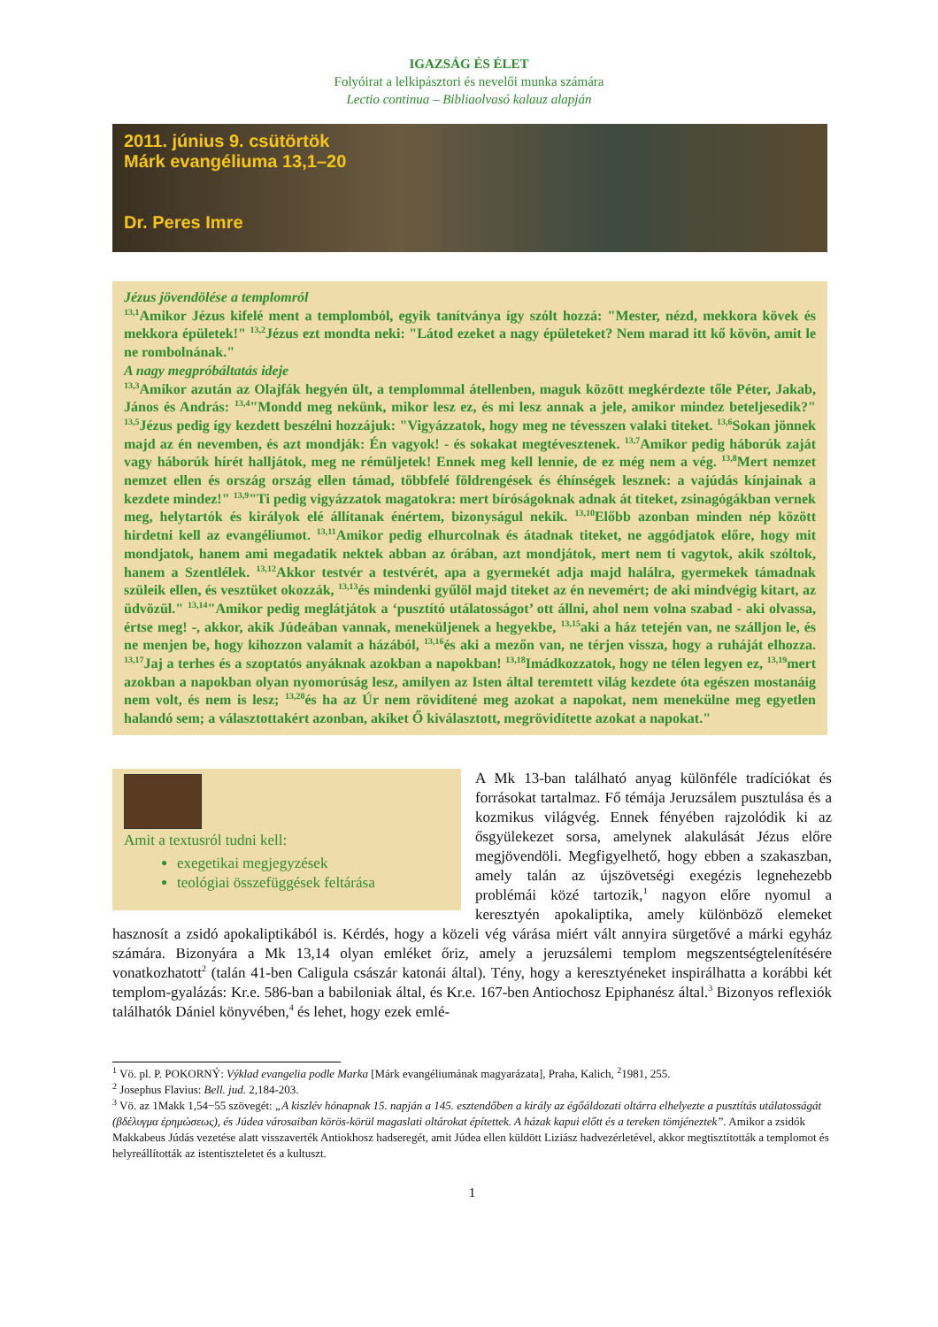IGAZSÁG ÉS ÉLET
Folyóirat a lelkipásztori és nevelői munka számára
Lectio continua – Bibliaolvasó kalauz alapján
2011. június 9. csütörtök
Márk evangéliuma 13,1–20
Dr. Peres Imre
Jézus jövendölése a templomról
<sup>13,1</sup>Amikor Jézus kifelé ment a templomból, egyik tanítványa így szólt hozzá: "Mester, nézd, mekkora kövek és mekkora épületek!" <sup>13,2</sup>Jézus ezt mondta neki: "Látod ezeket a nagy épületeket? Nem marad itt kő kövön, amit le ne rombolnának."
A nagy megpróbáltatás ideje
<sup>13,3</sup>Amikor azután az Olajfák hegyén ült, a templommal átellenben, maguk között megkérdezte tőle Péter, Jakab, János és András: <sup>13,4</sup>"Mondd meg nekünk, mikor lesz ez, és mi lesz annak a jele, amikor mindez beteljesedik?" <sup>13,5</sup>Jézus pedig így kezdett beszélni hozzájuk: "Vigyázzatok, hogy meg ne tévesszen valaki titeket. <sup>13,6</sup>Sokan jönnek majd az én nevemben, és azt mondják: Én vagyok! - és sokakat megtévesztenek. <sup>13,7</sup>Amikor pedig háborúk zaját vagy háborúk hírét halljátok, meg ne rémüljetek! Ennek meg kell lennie, de ez még nem a vég. <sup>13,8</sup>Mert nemzet nemzet ellen és ország ország ellen támad, többfelé földrengések és éhínségek lesznek: a vajúdás kínjainak a kezdete mindez!" <sup>13,9</sup>"Ti pedig vigyázzatok magatokra: mert bíróságoknak adnak át titeket, zsinagógákban vernek meg, helytartók és királyok elé állítanak énértem, bizonyságul nekik. <sup>13,10</sup>Előbb azonban minden nép között hirdetni kell az evangéliumot. <sup>13,11</sup>Amikor pedig elhurcolnak és átadnak titeket, ne aggódjatok előre, hogy mit mondjatok, hanem ami megadatik nektek abban az órában, azt mondjátok, mert nem ti vagytok, akik szóltok, hanem a Szentlélek. <sup>13,12</sup>Akkor testvér a testvérét, apa a gyermekét adja majd halálra, gyermekek támadnak szüleik ellen, és vesztüket okozzák, <sup>13,13</sup>és mindenki gyűlöl majd titeket az én nevemért; de aki mindvégig kitart, az üdvözül." <sup>13,14</sup>"Amikor pedig meglátjátok a ‘pusztító utálatosságot’ ott állni, ahol nem volna szabad - aki olvassa, értse meg! -, akkor, akik Júdeában vannak, meneküljenek a hegyekbe, <sup>13,15</sup>aki a ház tetején van, ne szálljon le, és ne menjen be, hogy kihozzon valamit a házából, <sup>13,16</sup>és aki a mezőn van, ne térjen vissza, hogy a ruháját elhozza. <sup>13,17</sup>Jaj a terhes és a szoptatós anyáknak azokban a napokban! <sup>13,18</sup>Imádkozzatok, hogy ne télen legyen ez, <sup>13,19</sup>mert azokban a napokban olyan nyomorúság lesz, amilyen az Isten által teremtett világ kezdete óta egészen mostanáig nem volt, és nem is lesz; <sup>13,20</sup>és ha az Úr nem rövidítené meg azokat a napokat, nem menekülne meg egyetlen halandó sem; a választottakért azonban, akiket Ő kiválasztott, megrövidítette azokat a napokat."
Amit a textusról tudni kell:
exegetikai megjegyzések
teológiai összefüggések feltárása
A Mk 13-ban található anyag különféle tradíciókat és forrásokat tartalmaz. Fő témája Jeruzsálem pusztulása és a kozmikus világvég. Ennek fényében rajzolódik ki az ősgyülekezet sorsa, amelynek alakulását Jézus előre megjövendöli. Megfigyelhető, hogy ebben a szakaszban, amely talán az újszövetségi exegézis legnehezebb problémái közé tartozik,<sup>1</sup> nagyon előre nyomul a keresztyén apokaliptika, amely különböző elemeket hasznosít a zsidó apokaliptikából is. Kérdés, hogy a közeli vég várása miért vált annyira sürgetővé a márki egyház számára. Bizonyára a Mk 13,14 olyan emléket őriz, amely a jeruzsálemi templom megszentségtelenítésére vonatkozhatott<sup>2</sup> (talán 41-ben Caligula császár katonái által). Tény, hogy a keresztyéneket inspirálhatta a korábbi két templom-gyalázás: Kr.e. 586-ban a babiloniak által, és Kr.e. 167-ben Antiochosz Epiphanész által.<sup>3</sup> Bizonyos reflexiók találhatók Dániel könyvében,<sup>4</sup> és lehet, hogy ezek emlé-
<sup>1</sup> Vö. pl. P. POKORNÝ: Výklad evangelia podle Marka [Márk evangéliumának magyarázata], Praha, Kalich, <sup>2</sup>1981, 255.
<sup>2</sup> Josephus Flavius: Bell. jud. 2,184-203.
<sup>3</sup> Vö. az 1Makk 1,54−55 szövegét: „A kiszlév hónapnak 15. napján a 145. esztendőben a király az égőáldozati oltárra elhelyezte a pusztítás utálatosságát (βδέλυγμα ἐρημώσεως), és Júdea városaiban körös-körül magaslati oltárokat építettek. A házak kapui előtt és a tereken tömjéneztek”. Amikor a zsidók Makkabeus Júdás vezetése alatt visszaverték Antiokhosz hadseregét, amit Júdea ellen küldött Liziász hadvezérletével, akkor megtisztították a templomot és helyreállították az istentiszteletet és a kultuszt.
1